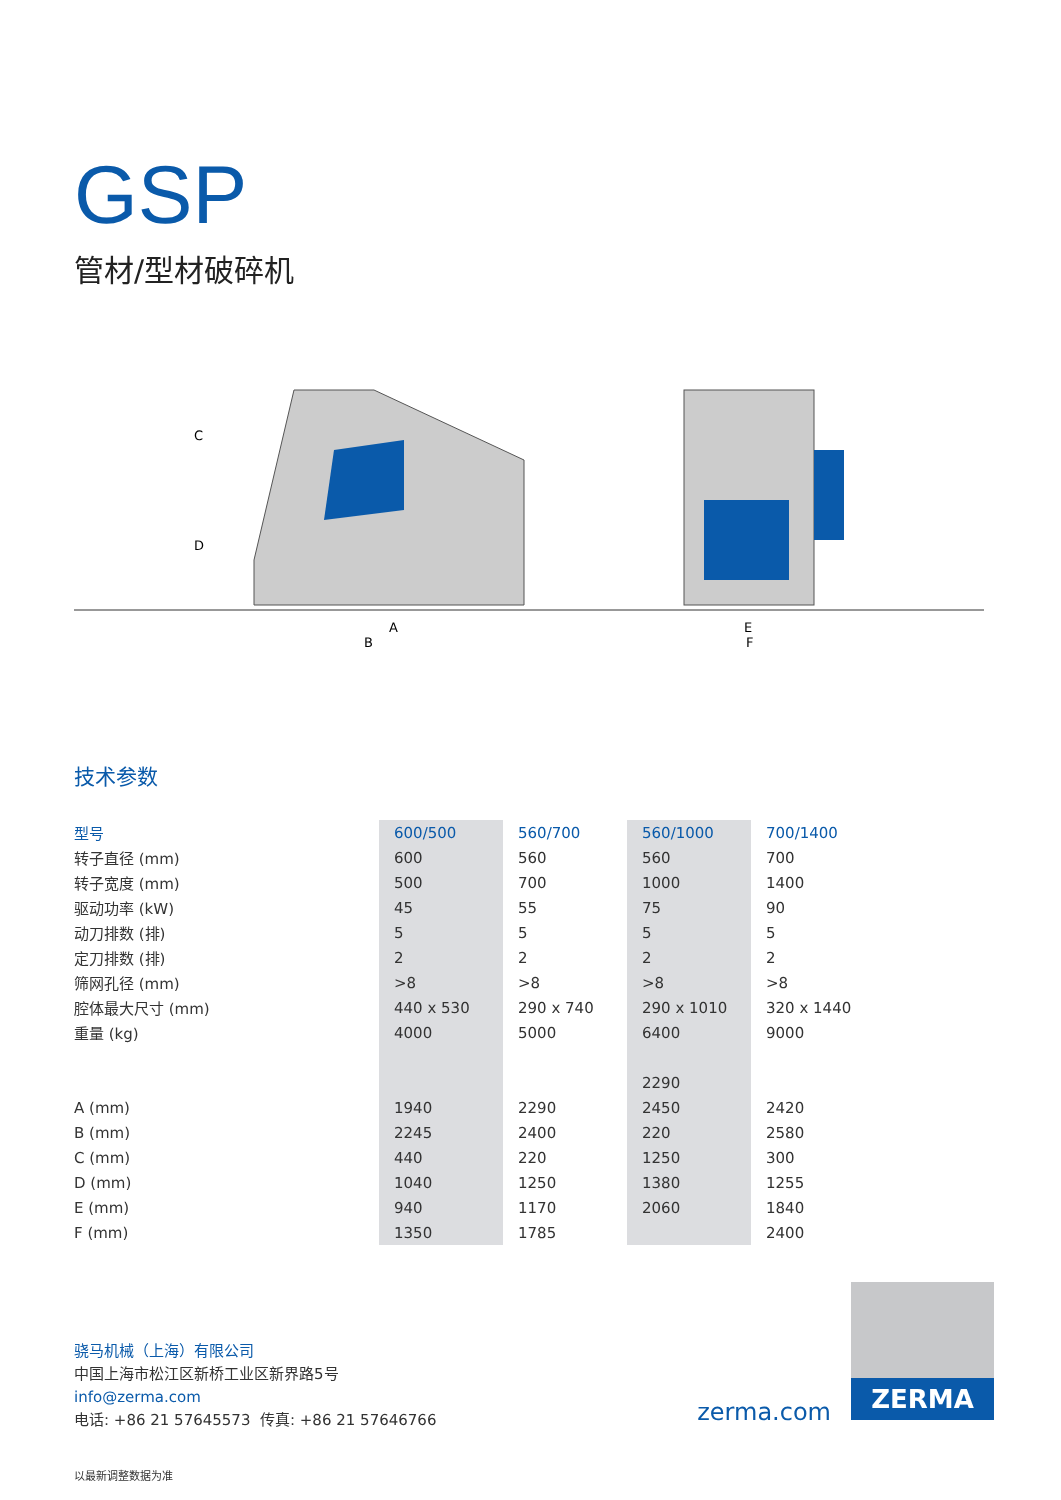GSP
管材/型材破碎机
C
D
A
B
E
F
技术参数
| 型号 | 600/500 | 560/700 | 560/1000 | 700/1400 |
| --- | --- | --- | --- | --- |
| 转子直径 (mm) | 600 | 560 | 560 | 700 |
| 转子宽度 (mm) | 500 | 700 | 1000 | 1400 |
| 驱动功率 (kW) | 45 | 55 | 75 | 90 |
| 动刀排数 (排) | 5 | 5 | 5 | 5 |
| 定刀排数 (排) | 2 | 2 | 2 | 2 |
| 筛网孔径 (mm) | >8 | >8 | >8 | >8 |
| 腔体最大尺寸 (mm) | 440 x 530 | 290 x 740 | 290 x 1010 | 320 x 1440 |
| 重量 (kg) | 4000 | 5000 | 6400 | 9000 |
| | | | 2290 | |
| A (mm) | 1940 | 2290 | 2450 | 2420 |
| B (mm) | 2245 | 2400 | 220 | 2580 |
| C (mm) | 440 | 220 | 1250 | 300 |
| D (mm) | 1040 | 1250 | 1380 | 1255 |
| E (mm) | 940 | 1170 | 2060 | 1840 |
| F (mm) | 1350 | 1785 | | 2400 |
骁马机械（上海）有限公司
中国上海市松江区新桥工业区新界路5号
info@zerma.com
电话: +86 21 57645573 传真: +86 21 57646766
以最新调整数据为准
zerma.com
ZERMA